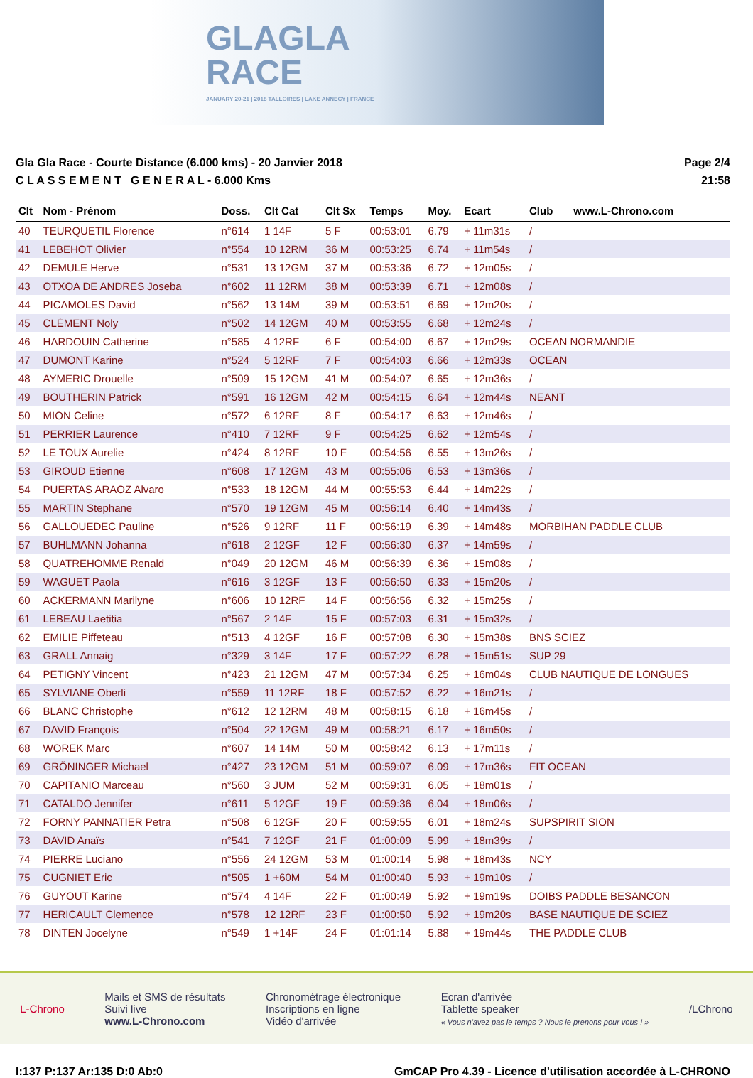GLAGLA
RACE
JANUARY 20-21 | 2018 TALLOIRES | LAKE ANNECY | FRANCE
Gla Gla Race - Courte Distance (6.000 kms) - 20 Janvier 2018
C L A S S E M E N T G E N E R A L - 6.000 Kms
Page 2/4
21:58
| Clt | Nom - Prénom | Doss. | Clt Cat | Clt Sx | Temps | Moy. | Ecart | Club | www.L-Chrono.com |
| --- | --- | --- | --- | --- | --- | --- | --- | --- | --- |
| 40 | TEURQUETIL Florence | n°614 | 1 14F | 5 F | 00:53:01 | 6.79 | + 11m31s | / | |
| 41 | LEBEHOT Olivier | n°554 | 10 12RM | 36 M | 00:53:25 | 6.74 | + 11m54s | / | |
| 42 | DEMULE Herve | n°531 | 13 12GM | 37 M | 00:53:36 | 6.72 | + 12m05s | / | |
| 43 | OTXOA DE ANDRES Joseba | n°602 | 11 12RM | 38 M | 00:53:39 | 6.71 | + 12m08s | / | |
| 44 | PICAMOLES David | n°562 | 13 14M | 39 M | 00:53:51 | 6.69 | + 12m20s | / | |
| 45 | CLÉMENT Noly | n°502 | 14 12GM | 40 M | 00:53:55 | 6.68 | + 12m24s | / | |
| 46 | HARDOUIN Catherine | n°585 | 4 12RF | 6 F | 00:54:00 | 6.67 | + 12m29s | OCEAN NORMANDIE | |
| 47 | DUMONT Karine | n°524 | 5 12RF | 7 F | 00:54:03 | 6.66 | + 12m33s | OCEAN | |
| 48 | AYMERIC Drouelle | n°509 | 15 12GM | 41 M | 00:54:07 | 6.65 | + 12m36s | / | |
| 49 | BOUTHERIN Patrick | n°591 | 16 12GM | 42 M | 00:54:15 | 6.64 | + 12m44s | NEANT | |
| 50 | MION Celine | n°572 | 6 12RF | 8 F | 00:54:17 | 6.63 | + 12m46s | / | |
| 51 | PERRIER Laurence | n°410 | 7 12RF | 9 F | 00:54:25 | 6.62 | + 12m54s | / | |
| 52 | LE TOUX Aurelie | n°424 | 8 12RF | 10 F | 00:54:56 | 6.55 | + 13m26s | / | |
| 53 | GIROUD Etienne | n°608 | 17 12GM | 43 M | 00:55:06 | 6.53 | + 13m36s | / | |
| 54 | PUERTAS ARAOZ Alvaro | n°533 | 18 12GM | 44 M | 00:55:53 | 6.44 | + 14m22s | / | |
| 55 | MARTIN Stephane | n°570 | 19 12GM | 45 M | 00:56:14 | 6.40 | + 14m43s | / | |
| 56 | GALLOUEDEC Pauline | n°526 | 9 12RF | 11 F | 00:56:19 | 6.39 | + 14m48s | MORBIHAN PADDLE CLUB | |
| 57 | BUHLMANN Johanna | n°618 | 2 12GF | 12 F | 00:56:30 | 6.37 | + 14m59s | / | |
| 58 | QUATREHOMME Renald | n°049 | 20 12GM | 46 M | 00:56:39 | 6.36 | + 15m08s | / | |
| 59 | WAGUET Paola | n°616 | 3 12GF | 13 F | 00:56:50 | 6.33 | + 15m20s | / | |
| 60 | ACKERMANN Marilyne | n°606 | 10 12RF | 14 F | 00:56:56 | 6.32 | + 15m25s | / | |
| 61 | LEBEAU Laetitia | n°567 | 2 14F | 15 F | 00:57:03 | 6.31 | + 15m32s | / | |
| 62 | EMILIE Piffeteau | n°513 | 4 12GF | 16 F | 00:57:08 | 6.30 | + 15m38s | BNS SCIEZ | |
| 63 | GRALL Annaig | n°329 | 3 14F | 17 F | 00:57:22 | 6.28 | + 15m51s | SUP 29 | |
| 64 | PETIGNY Vincent | n°423 | 21 12GM | 47 M | 00:57:34 | 6.25 | + 16m04s | CLUB NAUTIQUE DE LONGUES | |
| 65 | SYLVIANE Oberli | n°559 | 11 12RF | 18 F | 00:57:52 | 6.22 | + 16m21s | / | |
| 66 | BLANC Christophe | n°612 | 12 12RM | 48 M | 00:58:15 | 6.18 | + 16m45s | / | |
| 67 | DAVID François | n°504 | 22 12GM | 49 M | 00:58:21 | 6.17 | + 16m50s | / | |
| 68 | WOREK Marc | n°607 | 14 14M | 50 M | 00:58:42 | 6.13 | + 17m11s | / | |
| 69 | GRÖNINGER Michael | n°427 | 23 12GM | 51 M | 00:59:07 | 6.09 | + 17m36s | FIT OCEAN | |
| 70 | CAPITANIO Marceau | n°560 | 3 JUM | 52 M | 00:59:31 | 6.05 | + 18m01s | / | |
| 71 | CATALDO Jennifer | n°611 | 5 12GF | 19 F | 00:59:36 | 6.04 | + 18m06s | / | |
| 72 | FORNY PANNATIER Petra | n°508 | 6 12GF | 20 F | 00:59:55 | 6.01 | + 18m24s | SUPSPIRIT SION | |
| 73 | DAVID Anaïs | n°541 | 7 12GF | 21 F | 01:00:09 | 5.99 | + 18m39s | / | |
| 74 | PIERRE Luciano | n°556 | 24 12GM | 53 M | 01:00:14 | 5.98 | + 18m43s | NCY | |
| 75 | CUGNIET Eric | n°505 | 1 +60M | 54 M | 01:00:40 | 5.93 | + 19m10s | / | |
| 76 | GUYOUT Karine | n°574 | 4 14F | 22 F | 01:00:49 | 5.92 | + 19m19s | DOIBS PADDLE BESANCON | |
| 77 | HERICAULT Clemence | n°578 | 12 12RF | 23 F | 01:00:50 | 5.92 | + 19m20s | BASE NAUTIQUE DE SCIEZ | |
| 78 | DINTEN Jocelyne | n°549 | 1 +14F | 24 F | 01:01:14 | 5.88 | + 19m44s | THE PADDLE CLUB | |
L-Chrono
Mails et SMS de résultats
Suivi live
www.L-Chrono.com
Chronométrage électronique
Inscriptions en ligne
Vidéo d'arrivée
Ecran d'arrivée
Tablette speaker
« Vous n'avez pas le temps ? Nous le prenons pour vous ! »
/LChrono
I:137 P:137 Ar:135 D:0 Ab:0 GmCAP Pro 4.39 - Licence d'utilisation accordée à L-CHRONO